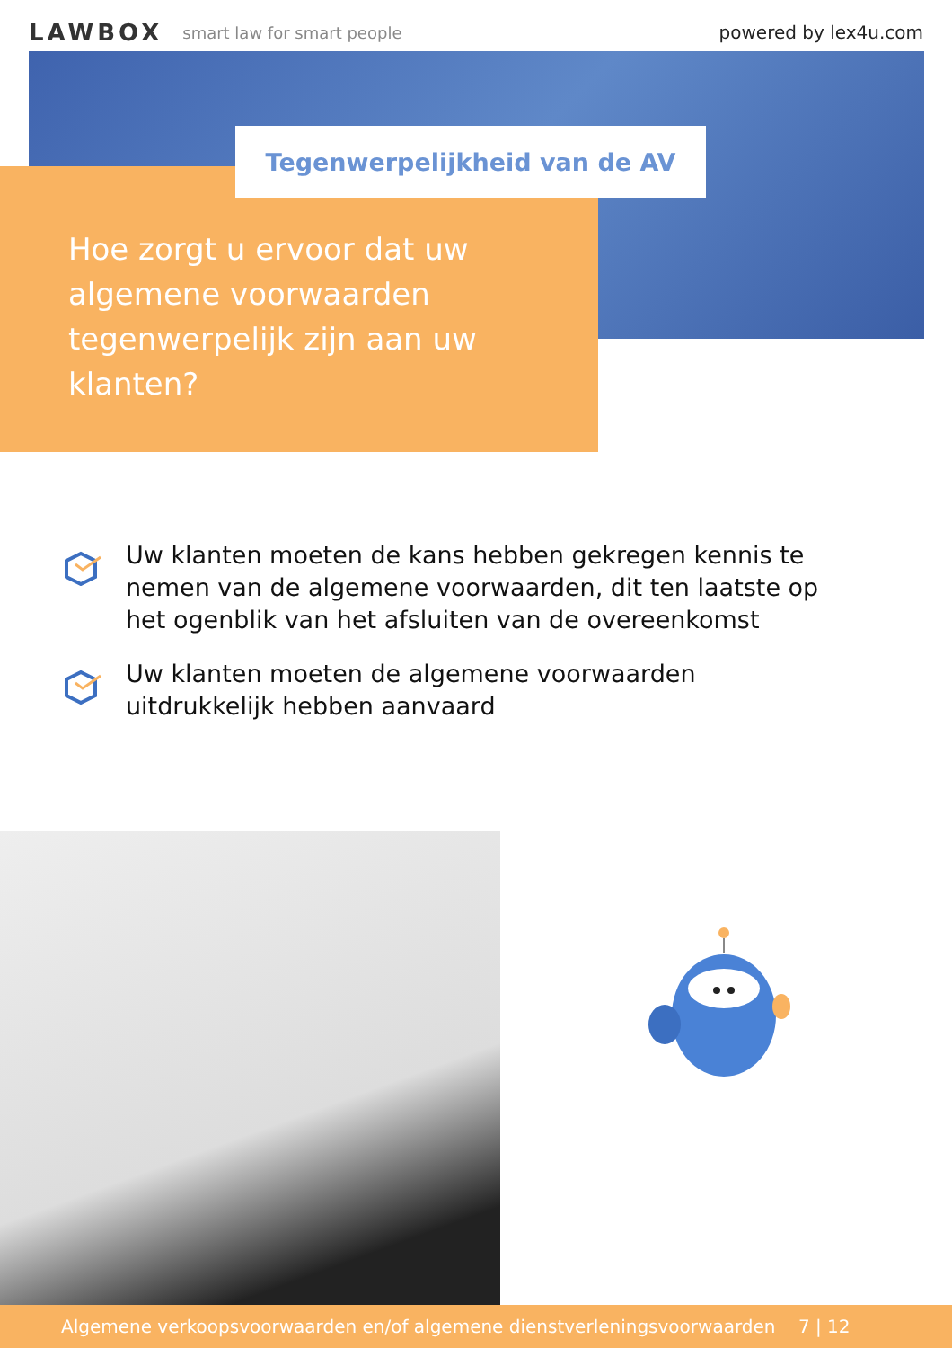LAWBOX smart law for smart people powered by lex4u.com
Tegenwerpelijkheid van de AV
Hoe zorgt u ervoor dat uw algemene voorwaarden tegenwerpelijk zijn aan uw klanten?
Uw klanten moeten de kans hebben gekregen kennis te nemen van de algemene voorwaarden, dit ten laatste op het ogenblik van het afsluiten van de overeenkomst
Uw klanten moeten de algemene voorwaarden uitdrukkelijk hebben aanvaard
Algemene verkoopsvoorwaarden en/of algemene dienstverleningsvoorwaarden 7 | 12